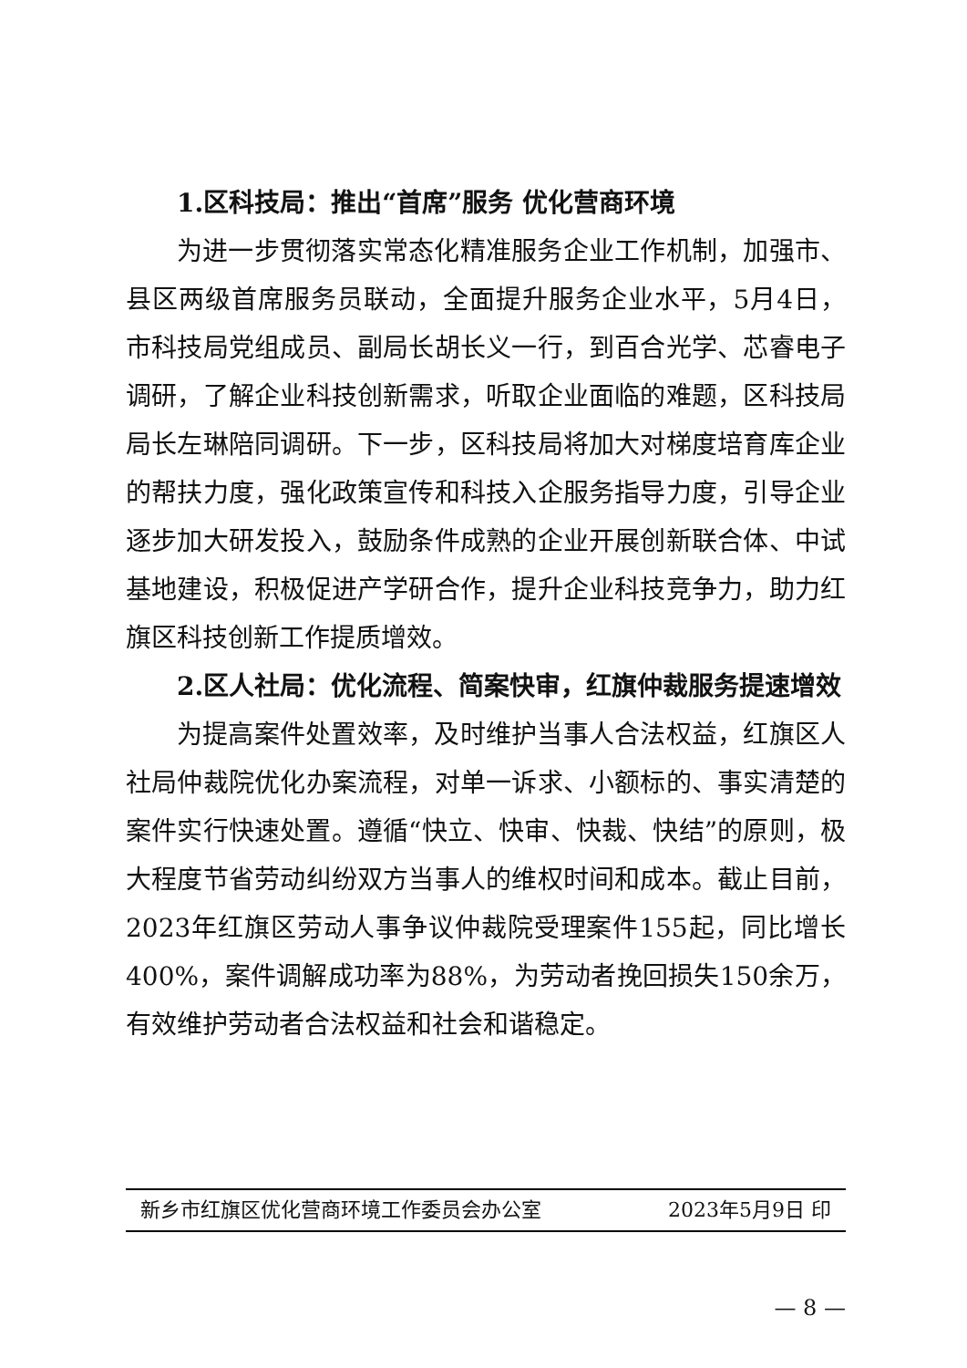1.区科技局：推出“首席”服务 优化营商环境
为进一步贯彻落实常态化精准服务企业工作机制，加强市、县区两级首席服务员联动，全面提升服务企业水平，5月4日，市科技局党组成员、副局长胡长义一行，到百合光学、芯睿电子调研，了解企业科技创新需求，听取企业面临的难题，区科技局局长左琳陪同调研。下一步，区科技局将加大对梯度培育库企业的帮扶力度，强化政策宣传和科技入企服务指导力度，引导企业逐步加大研发投入，鼓励条件成熟的企业开展创新联合体、中试基地建设，积极促进产学研合作，提升企业科技竞争力，助力红旗区科技创新工作提质增效。
2.区人社局：优化流程、简案快审，红旗仲裁服务提速增效
为提高案件处置效率，及时维护当事人合法权益，红旗区人社局仲裁院优化办案流程，对单一诉求、小额标的、事实清楚的案件实行快速处置。遵循“快立、快审、快裁、快结”的原则，极大程度节省劳动纠纷双方当事人的维权时间和成本。截止目前，2023年红旗区劳动人事争议仲裁院受理案件155起，同比增长400%，案件调解成功率为88%，为劳动者挽回损失150余万，有效维护劳动者合法权益和社会和谐稳定。
新乡市红旗区优化营商环境工作委员会办公室 2023年5月9日 印
— 8 —